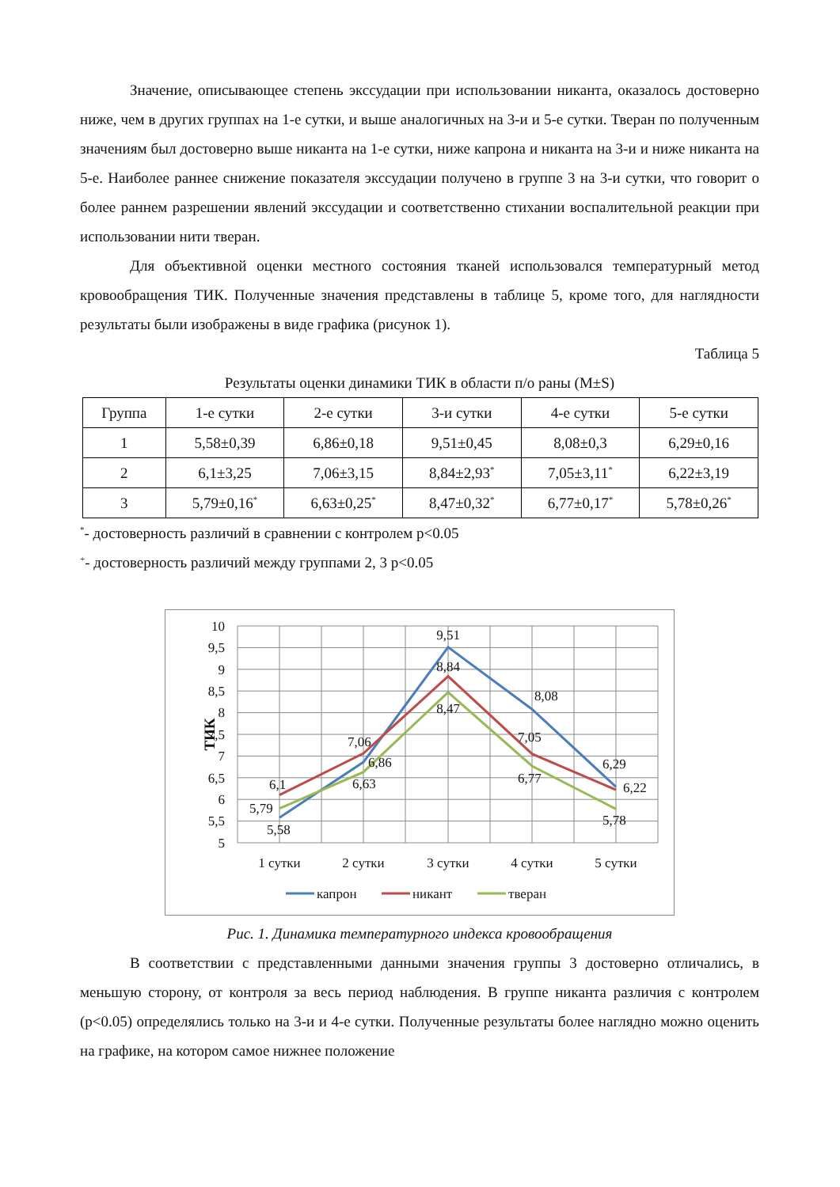Значение, описывающее степень экссудации при использовании никанта, оказалось достоверно ниже, чем в других группах на 1-е сутки, и выше аналогичных на 3-и и 5-е сутки. Тверан по полученным значениям был достоверно выше никанта на 1-е сутки, ниже капрона и никанта на 3-и и ниже никанта на 5-е. Наиболее раннее снижение показателя экссудации получено в группе 3 на 3-и сутки, что говорит о более раннем разрешении явлений экссудации и соответственно стихании воспалительной реакции при использовании нити тверан.
Для объективной оценки местного состояния тканей использовался температурный метод кровообращения ТИК. Полученные значения представлены в таблице 5, кроме того, для наглядности результаты были изображены в виде графика (рисунок 1).
Таблица 5
Результаты оценки динамики ТИК в области п/о раны (M±S)
| Группа | 1-е сутки | 2-е сутки | 3-и сутки | 4-е сутки | 5-е сутки |
| --- | --- | --- | --- | --- | --- |
| 1 | 5,58±0,39 | 6,86±0,18 | 9,51±0,45 | 8,08±0,3 | 6,29±0,16 |
| 2 | 6,1±3,25 | 7,06±3,15 | 8,84±2,93<sup>*</sup> | 7,05±3,11<sup>*</sup> | 6,22±3,19 |
| 3 | 5,79±0,16<sup>*</sup> | 6,63±0,25<sup>*</sup> | 8,47±0,32<sup>*</sup> | 6,77±0,17<sup>*</sup> | 5,78±0,26<sup>*</sup> |
<sup>*</sup>- достоверность различий в сравнении с контролем p<0.05
<sup>+</sup>- достоверность различий между группами 2, 3 p<0.05
10
9,5
9
8,5
8
7,5
7
6,5
6
5,5
5
ТИК
9,51
8,84
8,47
8,08
7,06
6,86
6,63
7,05
6,77
6,1
5,79
5,58
6,29
6,22
5,78
1 сутки
2 сутки
3 сутки
4 сутки
5 сутки
капрон
никант
тверан
Рис. 1. Динамика температурного индекса кровообращения
В соответствии с представленными данными значения группы 3 достоверно отличались, в меньшую сторону, от контроля за весь период наблюдения. В группе никанта различия с контролем (p<0.05) определялись только на 3-и и 4-е сутки. Полученные результаты более наглядно можно оценить на графике, на котором самое нижнее положение